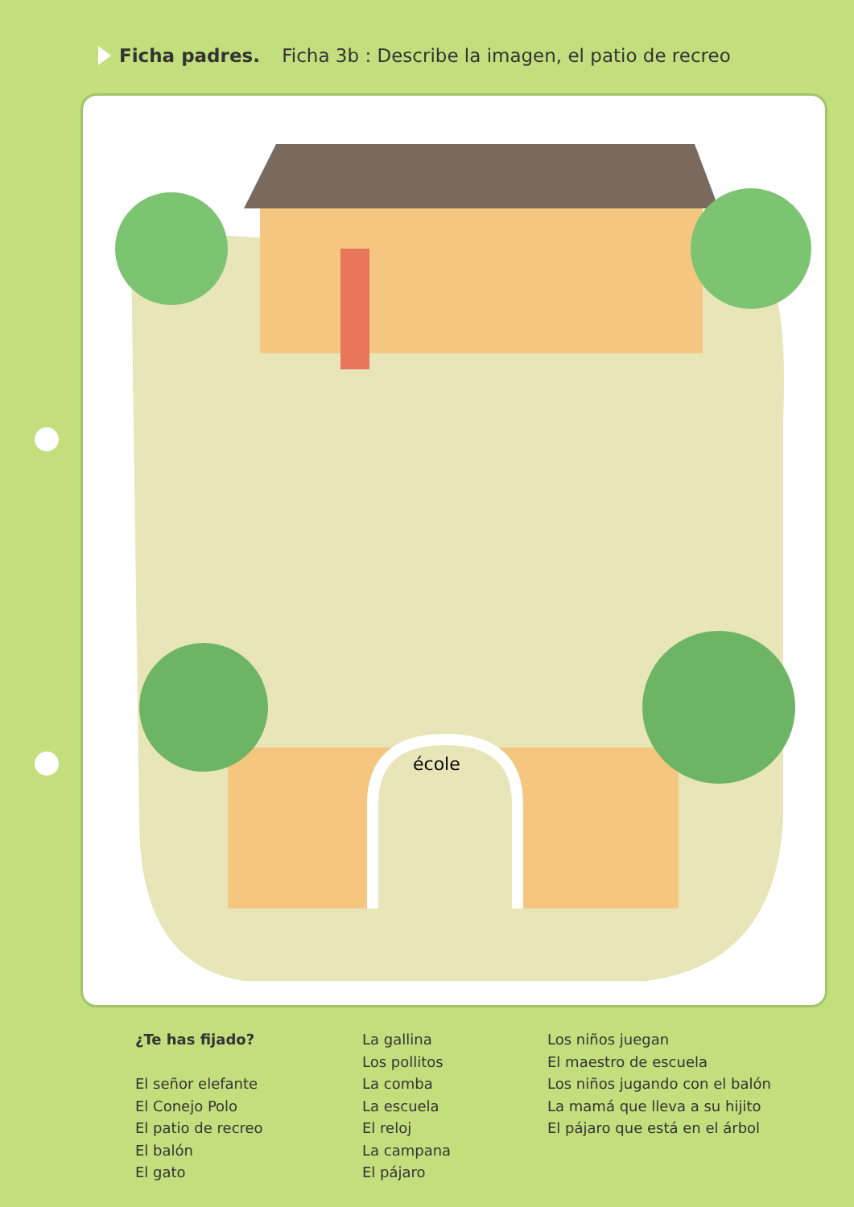Ficha padres. Ficha 3b : Describe la imagen, el patio de recreo
école
¿Te has fijado?
El señor elefante
El Conejo Polo
El patio de recreo
El balón
El gato
La gallina
Los pollitos
La comba
La escuela
El reloj
La campana
El pájaro
Los niños juegan
El maestro de escuela
Los niños jugando con el balón
La mamá que lleva a su hijito
El pájaro que está en el árbol